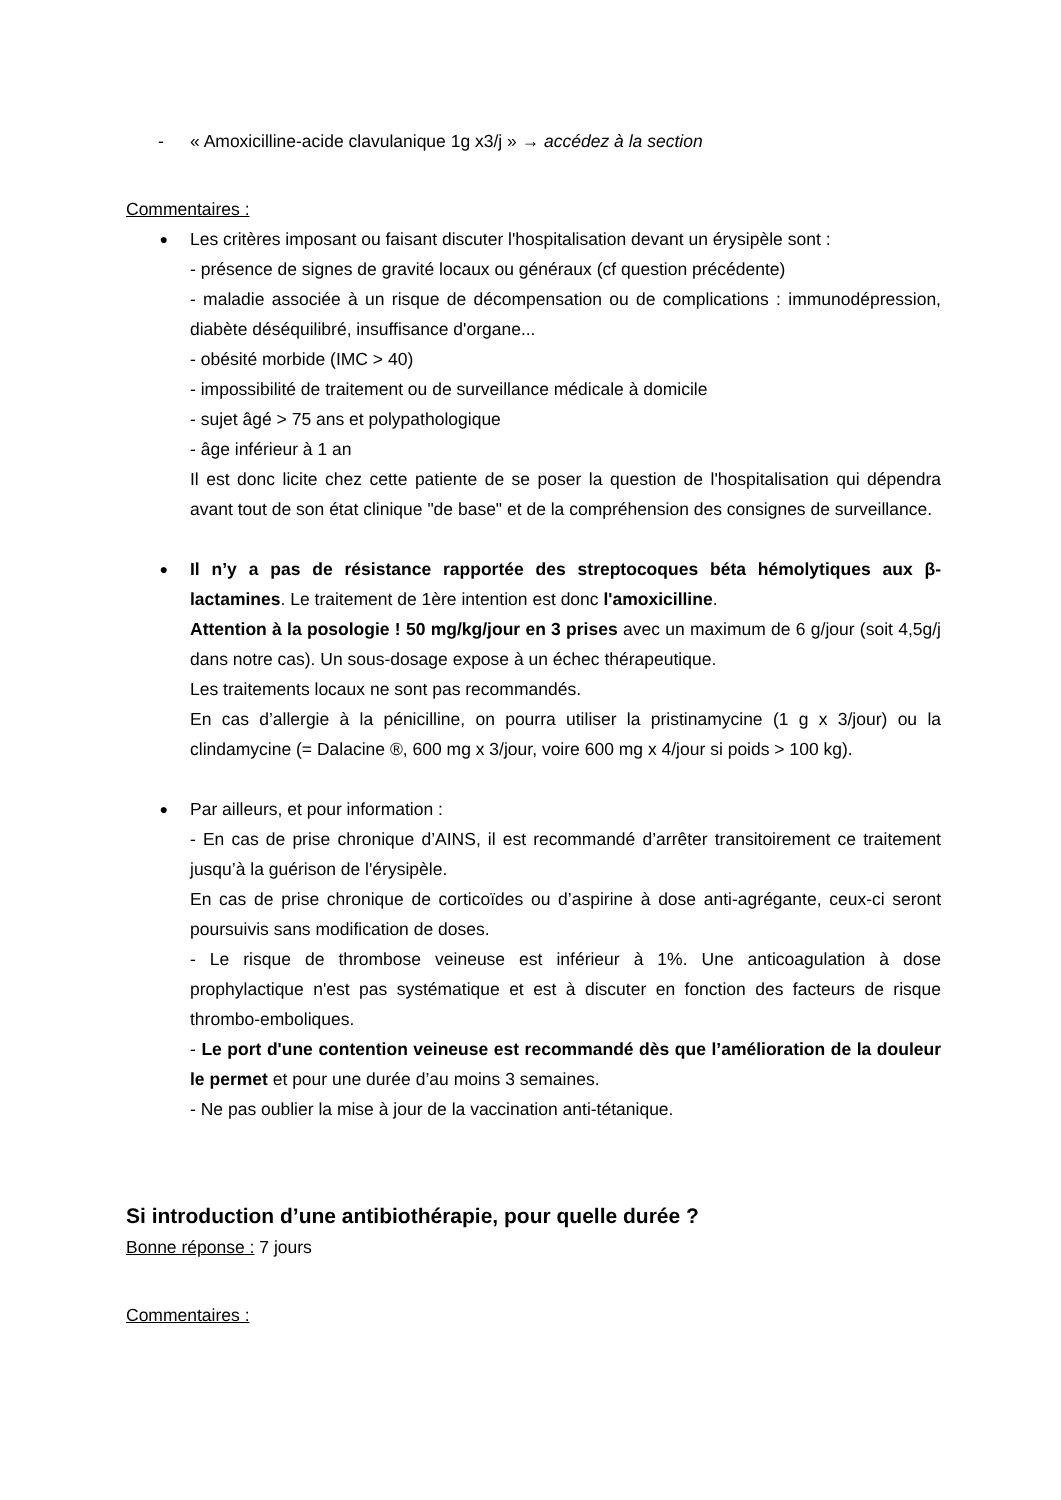- « Amoxicilline-acide clavulanique 1g x3/j » → accédez à la section
Commentaires :
●
Les critères imposant ou faisant discuter l'hospitalisation devant un érysipèle sont :
- présence de signes de gravité locaux ou généraux (cf question précédente)
- maladie associée à un risque de décompensation ou de complications : immunodépression, diabète déséquilibré, insuffisance d'organe...
- obésité morbide (IMC > 40)
- impossibilité de traitement ou de surveillance médicale à domicile
- sujet âgé > 75 ans et polypathologique
- âge inférieur à 1 an
Il est donc licite chez cette patiente de se poser la question de l'hospitalisation qui dépendra avant tout de son état clinique "de base" et de la compréhension des consignes de surveillance.
●
Il n’y a pas de résistance rapportée des streptocoques béta hémolytiques aux β-lactamines. Le traitement de 1ère intention est donc l'amoxicilline.
Attention à la posologie ! 50 mg/kg/jour en 3 prises avec un maximum de 6 g/jour (soit 4,5g/j dans notre cas). Un sous-dosage expose à un échec thérapeutique.
Les traitements locaux ne sont pas recommandés.
En cas d’allergie à la pénicilline, on pourra utiliser la pristinamycine (1 g x 3/jour) ou la clindamycine (= Dalacine ®, 600 mg x 3/jour, voire 600 mg x 4/jour si poids > 100 kg).
●
Par ailleurs, et pour information :
- En cas de prise chronique d’AINS, il est recommandé d’arrêter transitoirement ce traitement jusqu’à la guérison de l'érysipèle.
En cas de prise chronique de corticoïdes ou d’aspirine à dose anti-agrégante, ceux-ci seront poursuivis sans modification de doses.
- Le risque de thrombose veineuse est inférieur à 1%. Une anticoagulation à dose prophylactique n'est pas systématique et est à discuter en fonction des facteurs de risque thrombo-emboliques.
- Le port d'une contention veineuse est recommandé dès que l’amélioration de la douleur le permet et pour une durée d’au moins 3 semaines.
- Ne pas oublier la mise à jour de la vaccination anti-tétanique.
Si introduction d’une antibiothérapie, pour quelle durée ?
Bonne réponse : 7 jours
Commentaires :